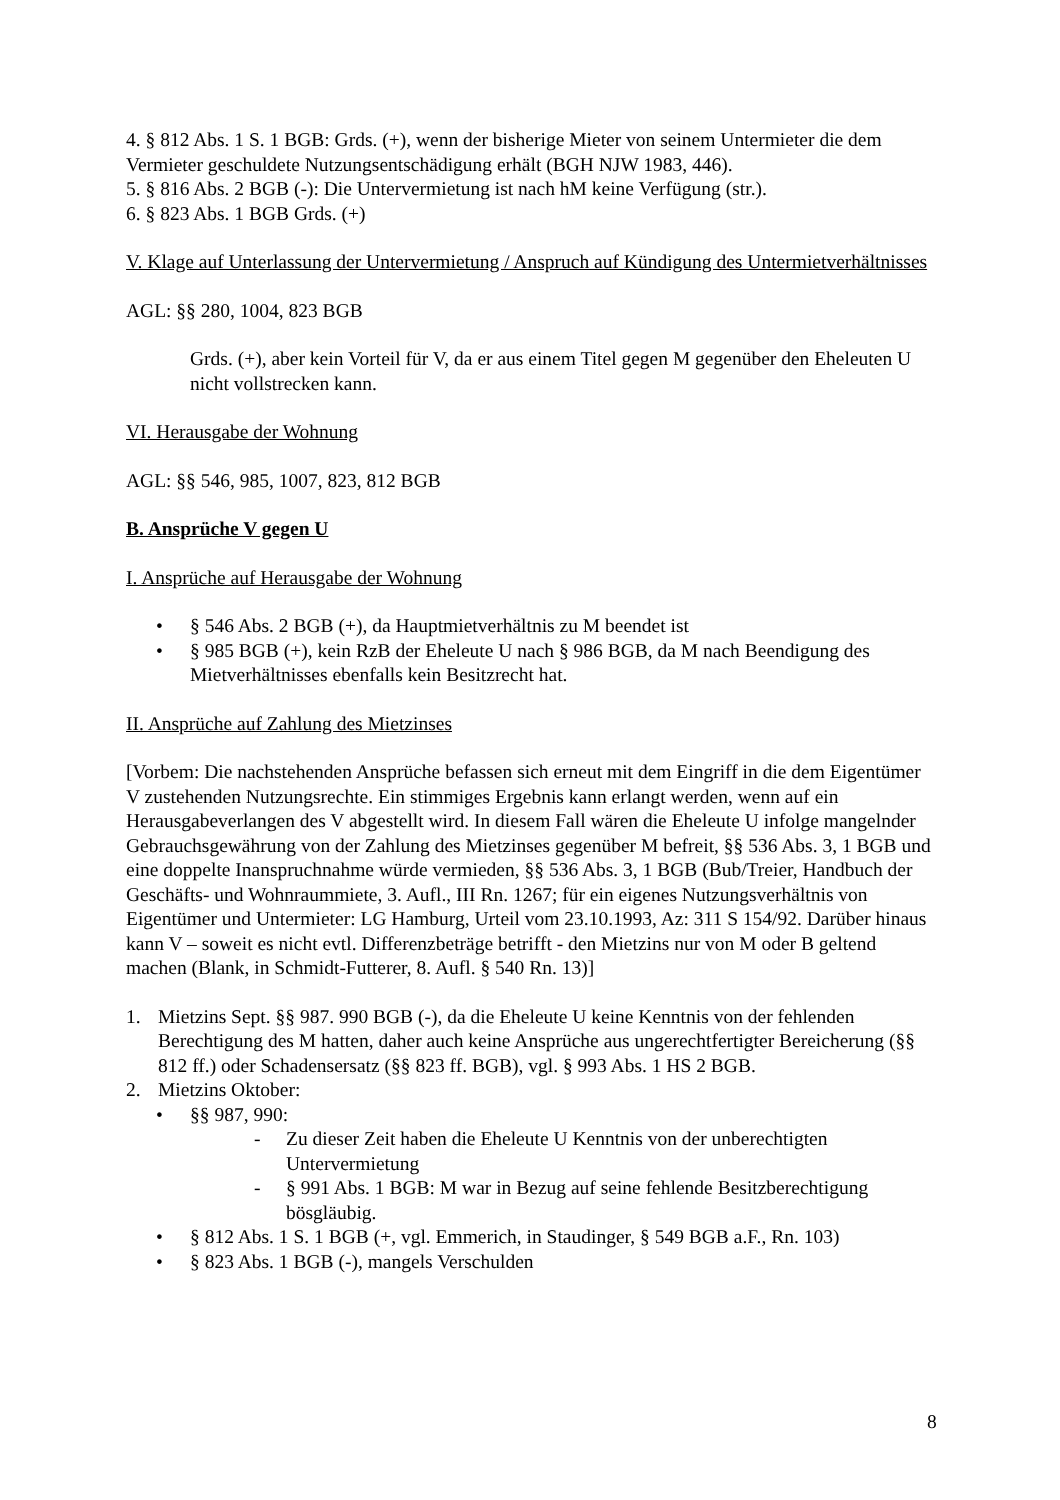4. § 812 Abs. 1 S. 1 BGB: Grds. (+), wenn der bisherige Mieter von seinem Untermieter die dem Vermieter geschuldete Nutzungsentschädigung erhält (BGH NJW 1983, 446).
5. § 816 Abs. 2 BGB (-): Die Untervermietung ist nach hM keine Verfügung (str.).
6. § 823 Abs. 1 BGB Grds. (+)
V. Klage auf Unterlassung der Untervermietung / Anspruch auf Kündigung des Untermietverhältnisses
AGL: §§ 280, 1004, 823 BGB
Grds. (+), aber kein Vorteil für V, da er aus einem Titel gegen M gegenüber den Eheleuten U nicht vollstrecken kann.
VI. Herausgabe der Wohnung
AGL: §§ 546, 985, 1007, 823, 812 BGB
B. Ansprüche V gegen U
I. Ansprüche auf Herausgabe der Wohnung
• § 546 Abs. 2 BGB (+), da Hauptmietverhältnis zu M beendet ist
• § 985 BGB (+), kein RzB der Eheleute U nach § 986 BGB, da M nach Beendigung des Mietverhältnisses ebenfalls kein Besitzrecht hat.
II. Ansprüche auf Zahlung des Mietzinses
[Vorbem: Die nachstehenden Ansprüche befassen sich erneut mit dem Eingriff in die dem Eigentümer V zustehenden Nutzungsrechte. Ein stimmiges Ergebnis kann erlangt werden, wenn auf ein Herausgabeverlangen des V abgestellt wird. In diesem Fall wären die Eheleute U infolge mangelnder Gebrauchsgewährung von der Zahlung des Mietzinses gegenüber M befreit, §§ 536 Abs. 3, 1 BGB und eine doppelte Inanspruchnahme würde vermieden, §§ 536 Abs. 3, 1 BGB (Bub/Treier, Handbuch der Geschäfts- und Wohnraummiete, 3. Aufl., III Rn. 1267; für ein eigenes Nutzungsverhältnis von Eigentümer und Untermieter: LG Hamburg, Urteil vom 23.10.1993, Az: 311 S 154/92. Darüber hinaus kann V – soweit es nicht evtl. Differenzbeträge betrifft - den Mietzins nur von M oder B geltend machen (Blank, in Schmidt-Futterer, 8. Aufl. § 540 Rn. 13)]
1. Mietzins Sept. §§ 987. 990 BGB (-), da die Eheleute U keine Kenntnis von der fehlenden Berechtigung des M hatten, daher auch keine Ansprüche aus ungerechtfertigter Bereicherung (§§ 812 ff.) oder Schadensersatz (§§ 823 ff. BGB), vgl. § 993 Abs. 1 HS 2 BGB.
2. Mietzins Oktober:
• §§ 987, 990:
- Zu dieser Zeit haben die Eheleute U Kenntnis von der unberechtigten Untervermietung
- § 991 Abs. 1 BGB: M war in Bezug auf seine fehlende Besitzberechtigung bösgläubig.
• § 812 Abs. 1 S. 1 BGB (+, vgl. Emmerich, in Staudinger, § 549 BGB a.F., Rn. 103)
• § 823 Abs. 1 BGB (-), mangels Verschulden
8